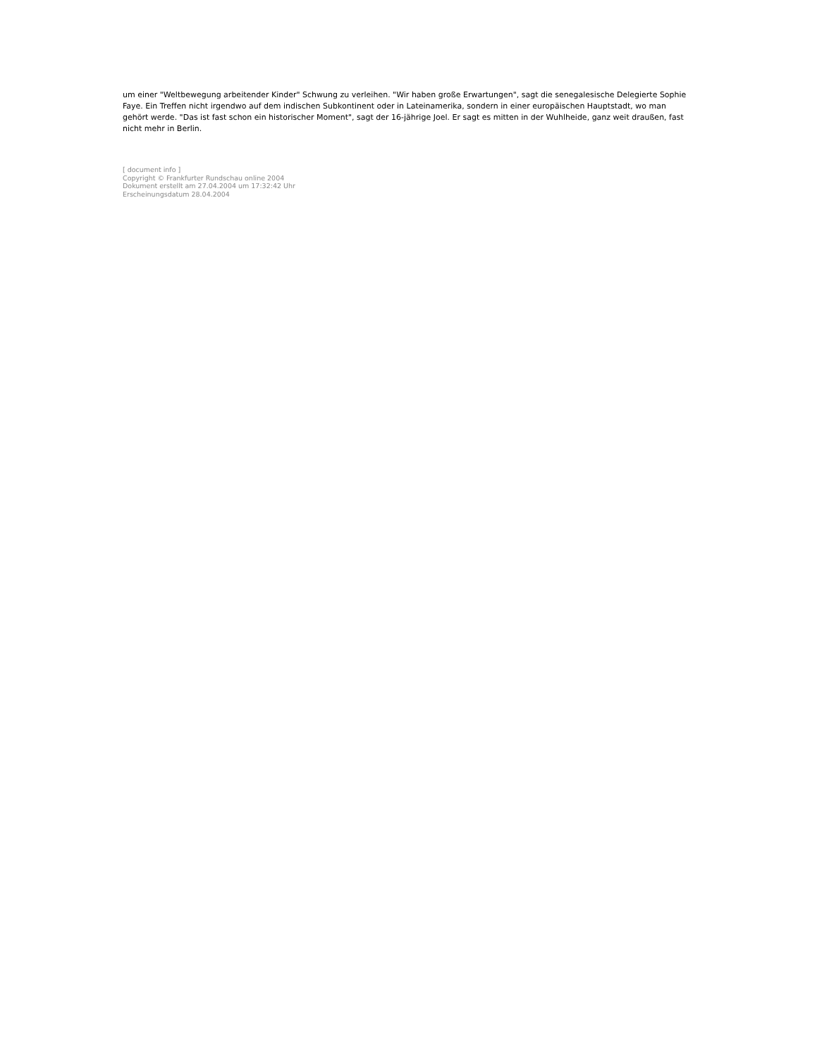um einer "Weltbewegung arbeitender Kinder" Schwung zu verleihen. "Wir haben große Erwartungen", sagt die senegalesische Delegierte Sophie Faye. Ein Treffen nicht irgendwo auf dem indischen Subkontinent oder in Lateinamerika, sondern in einer europäischen Hauptstadt, wo man gehört werde. "Das ist fast schon ein historischer Moment", sagt der 16-jährige Joel. Er sagt es mitten in der Wuhlheide, ganz weit draußen, fast nicht mehr in Berlin.
[ document info ]
Copyright © Frankfurter Rundschau online 2004
Dokument erstellt am 27.04.2004 um 17:32:42 Uhr
Erscheinungsdatum 28.04.2004